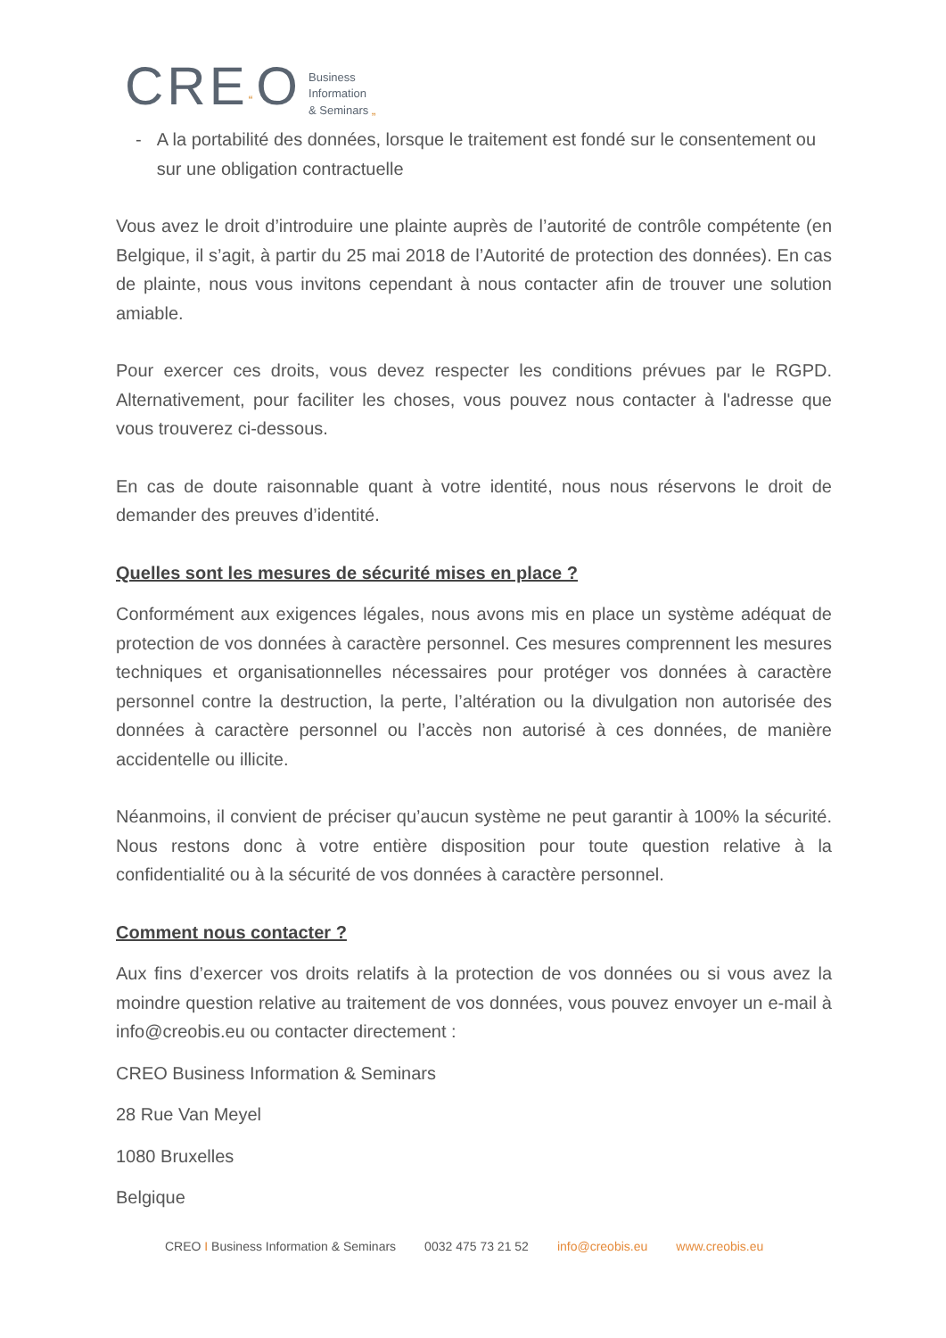CRE“O
Business
Information
& Seminars „
- A la portabilité des données, lorsque le traitement est fondé sur le consentement ou sur une obligation contractuelle
Vous avez le droit d’introduire une plainte auprès de l’autorité de contrôle compétente (en Belgique, il s’agit, à partir du 25 mai 2018 de l’Autorité de protection des données). En cas de plainte, nous vous invitons cependant à nous contacter afin de trouver une solution amiable.
Pour exercer ces droits, vous devez respecter les conditions prévues par le RGPD. Alternativement, pour faciliter les choses, vous pouvez nous contacter à l'adresse que vous trouverez ci-dessous.
En cas de doute raisonnable quant à votre identité, nous nous réservons le droit de demander des preuves d’identité.
Quelles sont les mesures de sécurité mises en place ?
Conformément aux exigences légales, nous avons mis en place un système adéquat de protection de vos données à caractère personnel. Ces mesures comprennent les mesures techniques et organisationnelles nécessaires pour protéger vos données à caractère personnel contre la destruction, la perte, l’altération ou la divulgation non autorisée des données à caractère personnel ou l’accès non autorisé à ces données, de manière accidentelle ou illicite.
Néanmoins, il convient de préciser qu’aucun système ne peut garantir à 100% la sécurité. Nous restons donc à votre entière disposition pour toute question relative à la confidentialité ou à la sécurité de vos données à caractère personnel.
Comment nous contacter ?
Aux fins d’exercer vos droits relatifs à la protection de vos données ou si vous avez la moindre question relative au traitement de vos données, vous pouvez envoyer un e-mail à info@creobis.eu ou contacter directement :
CREO Business Information & Seminars
28 Rue Van Meyel
1080 Bruxelles
Belgique
CREO I Business Information & Seminars 0032 475 73 21 52 info@creobis.eu www.creobis.eu